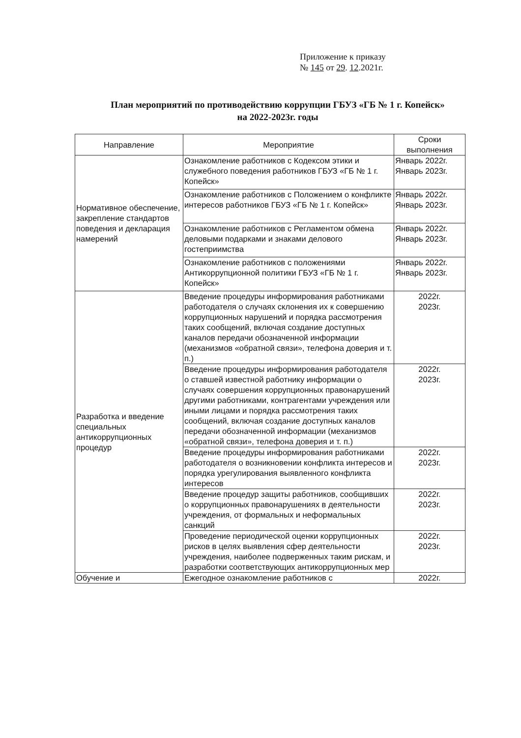Приложение к приказу
№ 145 от 29. 12.2021г.
План мероприятий по противодействию коррупции ГБУЗ «ГБ № 1 г. Копейск»
на 2022-2023г. годы
| Направление | Мероприятие | Сроки выполнения |
| --- | --- | --- |
| Нормативное обеспечение, закрепление стандартов поведения и декларация намерений | Ознакомление работников с Кодексом этики и служебного поведения работников ГБУЗ «ГБ № 1 г. Копейск» | Январь 2022г. Январь 2023г. |
| | Ознакомление работников с Положением о конфликте интересов работников ГБУЗ «ГБ № 1 г. Копейск» | Январь 2022г. Январь 2023г. |
| | Ознакомление работников с Регламентом обмена деловыми подарками и знаками делового гостеприимства | Январь 2022г. Январь 2023г. |
| | Ознакомление работников с положениями Антикоррупционной политики ГБУЗ «ГБ № 1 г. Копейск» | Январь 2022г. Январь 2023г. |
| Разработка и введение специальных антикоррупционных процедур | Введение процедуры информирования работниками работодателя о случаях склонения их к совершению коррупционных нарушений и порядка рассмотрения таких сообщений, включая создание доступных каналов передачи обозначенной информации (механизмов «обратной связи», телефона доверия и т. п.) | 2022г. 2023г. |
| | Введение процедуры информирования работодателя о ставшей известной работнику информации о случаях совершения коррупционных правонарушений другими работниками, контрагентами учреждения или иными лицами и порядка рассмотрения таких сообщений, включая создание доступных каналов передачи обозначенной информации (механизмов «обратной связи», телефона доверия и т. п.) | 2022г. 2023г. |
| | Введение процедуры информирования работниками работодателя о возникновении конфликта интересов и порядка урегулирования выявленного конфликта интересов | 2022г. 2023г. |
| | Введение процедур защиты работников, сообщивших о коррупционных правонарушениях в деятельности учреждения, от формальных и неформальных санкций | 2022г. 2023г. |
| | Проведение периодической оценки коррупционных рисков в целях выявления сфер деятельности учреждения, наиболее подверженных таким рискам, и разработки соответствующих антикоррупционных мер | 2022г. 2023г. |
| Обучение и | Ежегодное ознакомление работников с | 2022г. |